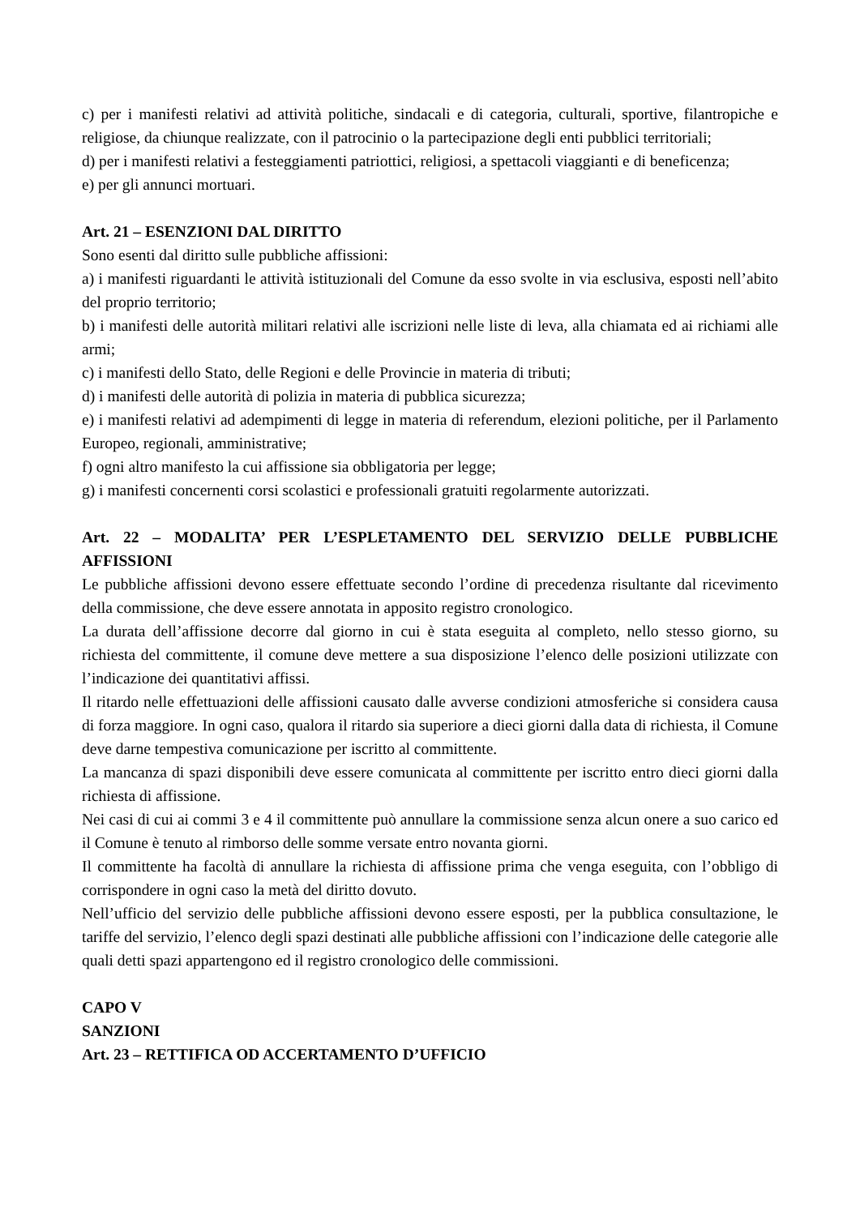c) per i manifesti relativi ad attività politiche, sindacali e di categoria, culturali, sportive, filantropiche e religiose, da chiunque realizzate, con il patrocinio o la partecipazione degli enti pubblici territoriali;
d) per i manifesti relativi a festeggiamenti patriottici, religiosi, a spettacoli viaggianti e di beneficenza;
e) per gli annunci mortuari.
Art. 21 – ESENZIONI DAL DIRITTO
Sono esenti dal diritto sulle pubbliche affissioni:
a) i manifesti riguardanti le attività istituzionali del Comune da esso svolte in via esclusiva, esposti nell’abito del proprio territorio;
b) i manifesti delle autorità militari relativi alle iscrizioni nelle liste di leva, alla chiamata ed ai richiami alle armi;
c) i manifesti dello Stato, delle Regioni e delle Provincie in materia di tributi;
d) i manifesti delle autorità di polizia in materia di pubblica sicurezza;
e) i manifesti relativi ad adempimenti di legge in materia di referendum, elezioni politiche, per il Parlamento Europeo, regionali, amministrative;
f) ogni altro manifesto la cui affissione sia obbligatoria per legge;
g) i manifesti concernenti corsi scolastici e professionali gratuiti regolarmente autorizzati.
Art. 22 – MODALITA’ PER L’ESPLETAMENTO DEL SERVIZIO DELLE PUBBLICHE AFFISSIONI
Le pubbliche affissioni devono essere effettuate secondo l’ordine di precedenza risultante dal ricevimento della commissione, che deve essere annotata in apposito registro cronologico.
La durata dell’affissione decorre dal giorno in cui è stata eseguita al completo, nello stesso giorno, su richiesta del committente, il comune deve mettere a sua disposizione l’elenco delle posizioni utilizzate con l’indicazione dei quantitativi affissi.
Il ritardo nelle effettuazioni delle affissioni causato dalle avverse condizioni atmosferiche si considera causa di forza maggiore. In ogni caso, qualora il ritardo sia superiore a dieci giorni dalla data di richiesta, il Comune deve darne tempestiva comunicazione per iscritto al committente.
La mancanza di spazi disponibili deve essere comunicata al committente per iscritto entro dieci giorni dalla richiesta di affissione.
Nei casi di cui ai commi 3 e 4 il committente può annullare la commissione senza alcun onere a suo carico ed il Comune è tenuto al rimborso delle somme versate entro novanta giorni.
Il committente ha facoltà di annullare la richiesta di affissione prima che venga eseguita, con l’obbligo di corrispondere in ogni caso la metà del diritto dovuto.
Nell’ufficio del servizio delle pubbliche affissioni devono essere esposti, per la pubblica consultazione, le tariffe del servizio, l’elenco degli spazi destinati alle pubbliche affissioni con l’indicazione delle categorie alle quali detti spazi appartengono ed il registro cronologico delle commissioni.
CAPO V
SANZIONI
Art. 23 – RETTIFICA OD ACCERTAMENTO D’UFFICIO